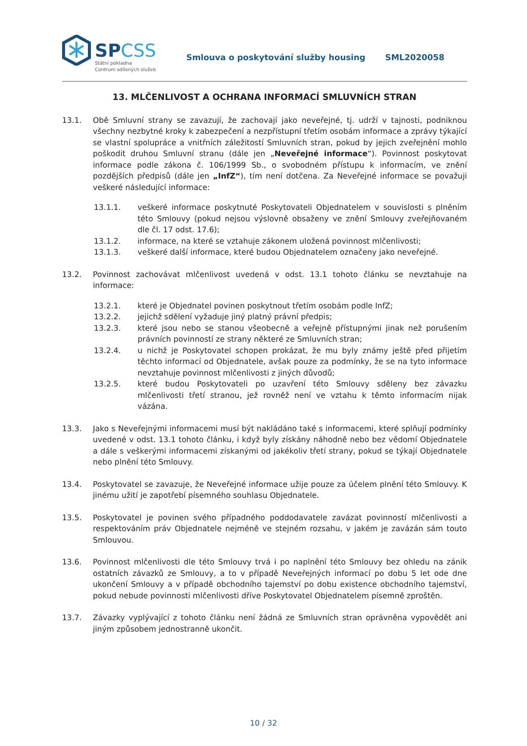SPCSS
Státní pokladna
Centrum sdílených služeb
Smlouva o poskytování služby housing
SML2020058
13. MLČENLIVOST A OCHRANA INFORMACÍ SMLUVNÍCH STRAN
13.1. Obě Smluvní strany se zavazují, že zachovají jako neveřejné, tj. udrží v tajnosti, podniknou všechny nezbytné kroky k zabezpečení a nezpřístupní třetím osobám informace a zprávy týkající se vlastní spolupráce a vnitřních záležitostí Smluvních stran, pokud by jejich zveřejnění mohlo poškodit druhou Smluvní stranu (dále jen „Neveřejné informace“). Povinnost poskytovat informace podle zákona č. 106/1999 Sb., o svobodném přístupu k informacím, ve znění pozdějších předpisů (dále jen „InfZ“), tím není dotčena. Za Neveřejné informace se považuji veškeré následující informace:
13.1.1. veškeré informace poskytnuté Poskytovateli Objednatelem v souvislosti s plněním této Smlouvy (pokud nejsou výslovně obsaženy ve znění Smlouvy zveřejňovaném dle čl. 17 odst. 17.6);
13.1.2. informace, na které se vztahuje zákonem uložená povinnost mlčenlivosti;
13.1.3. veškeré další informace, které budou Objednatelem označeny jako neveřejné.
13.2. Povinnost zachovávat mlčenlivost uvedená v odst. 13.1 tohoto článku se nevztahuje na informace:
13.2.1. které je Objednatel povinen poskytnout třetím osobám podle InfZ;
13.2.2. jejichž sdělení vyžaduje jiný platný právní předpis;
13.2.3. které jsou nebo se stanou všeobecně a veřejně přístupnými jinak než porušením právních povinností ze strany některé ze Smluvních stran;
13.2.4. u nichž je Poskytovatel schopen prokázat, že mu byly známy ještě před přijetím těchto informací od Objednatele, avšak pouze za podmínky, že se na tyto informace nevztahuje povinnost mlčenlivosti z jiných důvodů;
13.2.5. které budou Poskytovateli po uzavření této Smlouvy sděleny bez závazku mlčenlivosti třetí stranou, jež rovněž není ve vztahu k těmto informacím nijak vázána.
13.3. Jako s Neveřejnými informacemi musí být nakládáno také s informacemi, které splňují podmínky uvedené v odst. 13.1 tohoto článku, i když byly získány náhodně nebo bez vědomí Objednatele a dále s veškerými informacemi získanými od jakékoliv třetí strany, pokud se týkají Objednatele nebo plnění této Smlouvy.
13.4. Poskytovatel se zavazuje, že Neveřejné informace užije pouze za účelem plnění této Smlouvy. K jinému užití je zapotřebí písemného souhlasu Objednatele.
13.5. Poskytovatel je povinen svého případného poddodavatele zavázat povinností mlčenlivosti a respektováním práv Objednatele nejméně ve stejném rozsahu, v jakém je zavázán sám touto Smlouvou.
13.6. Povinnost mlčenlivosti dle této Smlouvy trvá i po naplnění této Smlouvy bez ohledu na zánik ostatních závazků ze Smlouvy, a to v případě Neveřejných informací po dobu 5 let ode dne ukončení Smlouvy a v případě obchodního tajemství po dobu existence obchodního tajemství, pokud nebude povinnosti mlčenlivosti dříve Poskytovatel Objednatelem písemně zproštěn.
13.7. Závazky vyplývající z tohoto článku není žádná ze Smluvních stran oprávněna vypovědět ani jiným způsobem jednostranně ukončit.
10 / 32